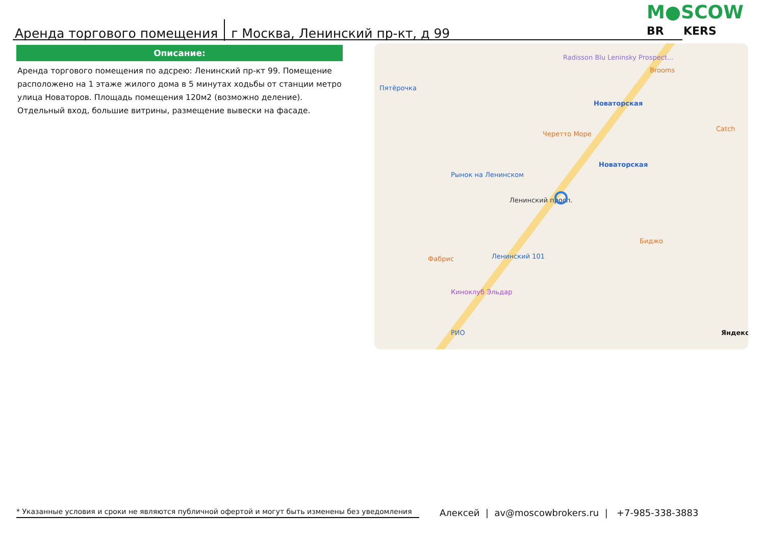Аренда торгового помещения
г Москва, Ленинский пр-кт, д 99
M●SCOW
BR KERS
Описание:
Аренда торгового помещения по адсрею: Ленинский пр-кт 99. Помещение расположено на 1 этаже жилого дома в 5 минутах ходьбы от станции метро улица Новаторов. Площадь помещения 120м2 (возможно деление). Отдельный вход, большие витрины, размещение вывески на фасаде.
Новаторская
Новаторская
Пятёрочка
Рынок на Ленинском
Ленинский 101
РИО
Brooms
Catch
Черетто Море
Биджо
Фабрис
Киноклуб Эльдар
Radisson Blu Leninsky Prospect...
Ленинский просп.
Яндекс
* Указанные условия и сроки не являются публичной офертой и могут быть изменены без уведомления
Алексей | av@moscowbrokers.ru | +7-985-338-3883